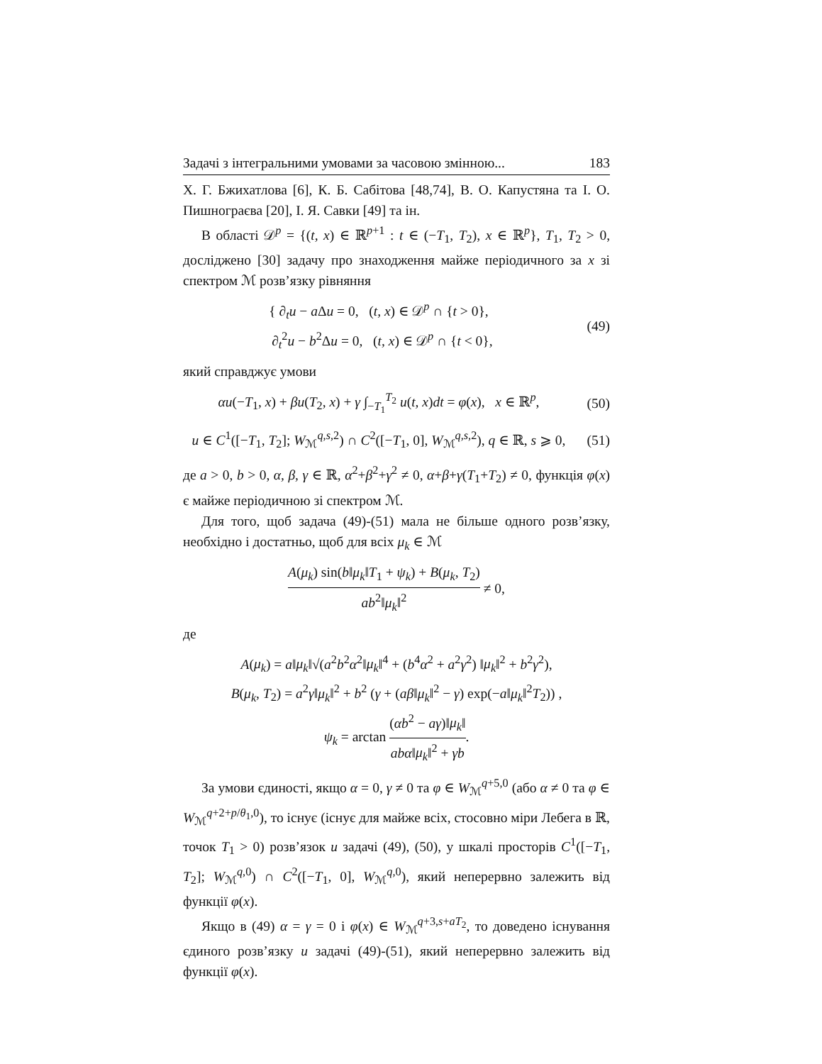Задачі з інтегральними умовами за часовою змінною... 183
Х. Г. Бжихатлова [6], К. Б. Сабітова [48,74], В. О. Капустяна та І. О. Пишнограєва [20], І. Я. Савки [49] та ін.
В області 𝒟<sup>p</sup> = {(t, x) ∈ ℝ<sup>p+1</sup> : t ∈ (−T<sub>1</sub>, T<sub>2</sub>), x ∈ ℝ<sup>p</sup>}, T<sub>1</sub>, T<sub>2</sub> > 0, досліджено [30] задачу про знаходження майже періодичного за x зі спектром ℳ розв’язку рівняння
{ ∂<sub>t</sub>u − a Δu = 0, (t, x) ∈ 𝒟<sup>p</sup> ∩ {t > 0},
∂<sub>t</sub><sup>2</sup>u − b<sup>2</sup>Δu = 0, (t, x) ∈ 𝒟<sup>p</sup> ∩ {t < 0},
(49)
який справджує умови
αu(−T<sub>1</sub>, x) + βu(T<sub>2</sub>, x) + γ ∫<sub>−T<sub>1</sub></sub><sup>T<sub>2</sub></sup> u(t, x)dt = φ(x), x ∈ ℝ<sup>p</sup>,
(50)
u ∈ C<sup>1</sup>([−T<sub>1</sub>, T<sub>2</sub>]; W<sub>ℳ</sub><sup>q,s, 2</sup>) ∩ C<sup>2</sup>([−T<sub>1</sub>, 0], W<sub>ℳ</sub><sup>q,s, 2</sup>), q ∈ ℝ, s ⩾ 0,
(51)
де a > 0, b > 0, α, β, γ ∈ ℝ, α<sup>2</sup>+β<sup>2</sup>+γ<sup>2</sup> ≠ 0, α+β+γ(T<sub>1</sub>+T<sub>2</sub>) ≠ 0, функція φ(x) є майже періодичною зі спектром ℳ.
Для того, щоб задача (49)-(51) мала не більше одного розв’язку, необхідно і достатньо, щоб для всіх μ<sub>k</sub> ∈ ℳ
A(μ<sub>k</sub>) sin(b‖μ<sub>k</sub>‖T<sub>1</sub> + ψ<sub>k</sub>) + B(μ<sub>k</sub>, T<sub>2</sub>) ab<sup>2</sup>‖μ<sub>k</sub>‖<sup>2</sup> ≠ 0,
де
A(μ<sub>k</sub>) = a‖μ<sub>k</sub>‖√(a<sup>2</sup>b<sup>2</sup>α<sup>2</sup>‖μ<sub>k</sub>‖<sup>4</sup> + (b<sup>4</sup>α<sup>2</sup> + a<sup>2</sup>γ<sup>2</sup>) ‖μ<sub>k</sub>‖<sup>2</sup> + b<sup>2</sup>γ<sup>2</sup>),
B(μ<sub>k</sub>, T<sub>2</sub>) = a<sup>2</sup>γ‖μ<sub>k</sub>‖<sup>2</sup> + b<sup>2</sup> (γ + (aβ‖μ<sub>k</sub>‖<sup>2</sup> − γ) exp(−a‖μ<sub>k</sub>‖<sup>2</sup>T<sub>2</sub>)) ,
ψ<sub>k</sub> = arctan (αb<sup>2</sup> − aγ)‖μ<sub>k</sub>‖ abα‖μ<sub>k</sub>‖<sup>2</sup> + γb.
За умови єдиності, якщо α = 0, γ ≠ 0 та φ ∈ W<sub>ℳ</sub><sup>q+5,0</sup> (або α ≠ 0 та φ ∈ W<sub>ℳ</sub><sup>q+2+p/θ<sub>1</sub>,0</sup>), то існує (існує для майже всіх, стосовно міри Лебега в ℝ, точок T<sub>1</sub> > 0) розв’язок u задачі (49), (50), у шкалі просторів C<sup>1</sup>([−T<sub>1</sub>, T<sub>2</sub>]; W<sub>ℳ</sub><sup>q, 0</sup>) ∩ C<sup>2</sup>([−T<sub>1</sub>, 0], W<sub>ℳ</sub><sup>q, 0</sup>), який неперервно залежить від функції φ(x).
Якщо в (49) α = γ = 0 і φ(x) ∈ W<sub>ℳ</sub><sup>q+3,s+aT<sub>2</sub></sup>, то доведено існування єдиного розв’язку u задачі (49)-(51), який неперервно залежить від функції φ(x).